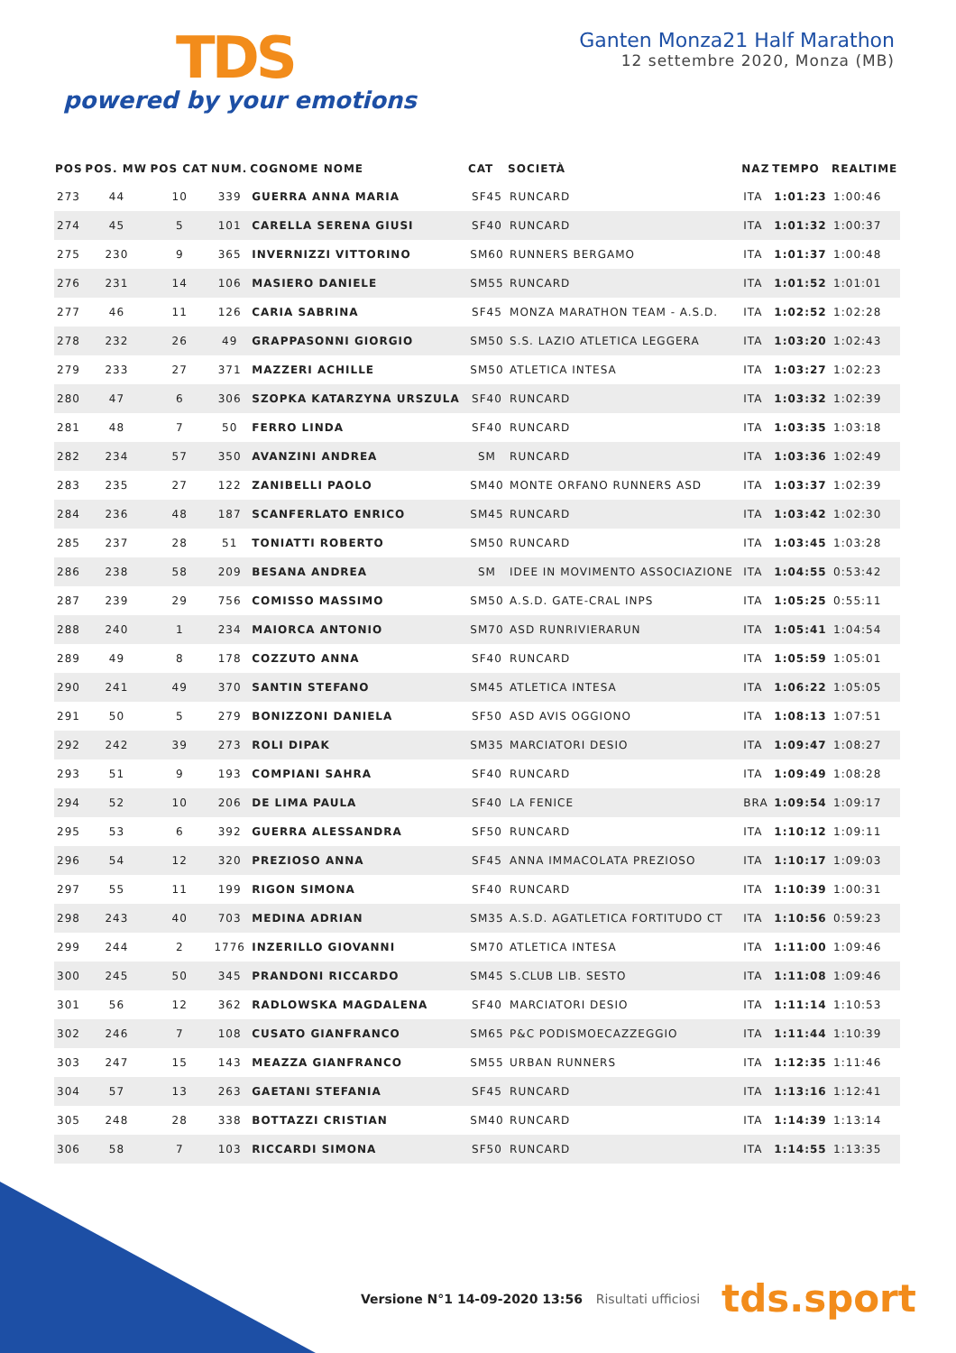TDS
powered by your emotions
Ganten Monza21 Half Marathon
12 settembre 2020, Monza (MB)
| POS | POS. MW | POS CAT | NUM. | COGNOME NOME | CAT | SOCIETÀ | NAZ | TEMPO | REALTIME |
| --- | --- | --- | --- | --- | --- | --- | --- | --- | --- |
| 273 | 44 | 10 | 339 | GUERRA ANNA MARIA | SF45 | RUNCARD | ITA | 1:01:23 | 1:00:46 |
| 274 | 45 | 5 | 101 | CARELLA SERENA GIUSI | SF40 | RUNCARD | ITA | 1:01:32 | 1:00:37 |
| 275 | 230 | 9 | 365 | INVERNIZZI VITTORINO | SM60 | RUNNERS BERGAMO | ITA | 1:01:37 | 1:00:48 |
| 276 | 231 | 14 | 106 | MASIERO DANIELE | SM55 | RUNCARD | ITA | 1:01:52 | 1:01:01 |
| 277 | 46 | 11 | 126 | CARIA SABRINA | SF45 | MONZA MARATHON TEAM - A.S.D. | ITA | 1:02:52 | 1:02:28 |
| 278 | 232 | 26 | 49 | GRAPPASONNI GIORGIO | SM50 | S.S. LAZIO ATLETICA LEGGERA | ITA | 1:03:20 | 1:02:43 |
| 279 | 233 | 27 | 371 | MAZZERI ACHILLE | SM50 | ATLETICA INTESA | ITA | 1:03:27 | 1:02:23 |
| 280 | 47 | 6 | 306 | SZOPKA KATARZYNA URSZULA | SF40 | RUNCARD | ITA | 1:03:32 | 1:02:39 |
| 281 | 48 | 7 | 50 | FERRO LINDA | SF40 | RUNCARD | ITA | 1:03:35 | 1:03:18 |
| 282 | 234 | 57 | 350 | AVANZINI ANDREA | SM | RUNCARD | ITA | 1:03:36 | 1:02:49 |
| 283 | 235 | 27 | 122 | ZANIBELLI PAOLO | SM40 | MONTE ORFANO RUNNERS ASD | ITA | 1:03:37 | 1:02:39 |
| 284 | 236 | 48 | 187 | SCANFERLATO ENRICO | SM45 | RUNCARD | ITA | 1:03:42 | 1:02:30 |
| 285 | 237 | 28 | 51 | TONIATTI ROBERTO | SM50 | RUNCARD | ITA | 1:03:45 | 1:03:28 |
| 286 | 238 | 58 | 209 | BESANA ANDREA | SM | IDEE IN MOVIMENTO ASSOCIAZIONE | ITA | 1:04:55 | 0:53:42 |
| 287 | 239 | 29 | 756 | COMISSO MASSIMO | SM50 | A.S.D. GATE-CRAL INPS | ITA | 1:05:25 | 0:55:11 |
| 288 | 240 | 1 | 234 | MAIORCA ANTONIO | SM70 | ASD RUNRIVIERARUN | ITA | 1:05:41 | 1:04:54 |
| 289 | 49 | 8 | 178 | COZZUTO ANNA | SF40 | RUNCARD | ITA | 1:05:59 | 1:05:01 |
| 290 | 241 | 49 | 370 | SANTIN STEFANO | SM45 | ATLETICA INTESA | ITA | 1:06:22 | 1:05:05 |
| 291 | 50 | 5 | 279 | BONIZZONI DANIELA | SF50 | ASD AVIS OGGIONO | ITA | 1:08:13 | 1:07:51 |
| 292 | 242 | 39 | 273 | ROLI DIPAK | SM35 | MARCIATORI DESIO | ITA | 1:09:47 | 1:08:27 |
| 293 | 51 | 9 | 193 | COMPIANI SAHRA | SF40 | RUNCARD | ITA | 1:09:49 | 1:08:28 |
| 294 | 52 | 10 | 206 | DE LIMA PAULA | SF40 | LA FENICE | BRA | 1:09:54 | 1:09:17 |
| 295 | 53 | 6 | 392 | GUERRA ALESSANDRA | SF50 | RUNCARD | ITA | 1:10:12 | 1:09:11 |
| 296 | 54 | 12 | 320 | PREZIOSO ANNA | SF45 | ANNA IMMACOLATA PREZIOSO | ITA | 1:10:17 | 1:09:03 |
| 297 | 55 | 11 | 199 | RIGON SIMONA | SF40 | RUNCARD | ITA | 1:10:39 | 1:00:31 |
| 298 | 243 | 40 | 703 | MEDINA ADRIAN | SM35 | A.S.D. AGATLETICA FORTITUDO CT | ITA | 1:10:56 | 0:59:23 |
| 299 | 244 | 2 | 1776 | INZERILLO GIOVANNI | SM70 | ATLETICA INTESA | ITA | 1:11:00 | 1:09:46 |
| 300 | 245 | 50 | 345 | PRANDONI RICCARDO | SM45 | S.CLUB LIB. SESTO | ITA | 1:11:08 | 1:09:46 |
| 301 | 56 | 12 | 362 | RADLOWSKA MAGDALENA | SF40 | MARCIATORI DESIO | ITA | 1:11:14 | 1:10:53 |
| 302 | 246 | 7 | 108 | CUSATO GIANFRANCO | SM65 | P&C PODISMOECAZZEGGIO | ITA | 1:11:44 | 1:10:39 |
| 303 | 247 | 15 | 143 | MEAZZA GIANFRANCO | SM55 | URBAN RUNNERS | ITA | 1:12:35 | 1:11:46 |
| 304 | 57 | 13 | 263 | GAETANI STEFANIA | SF45 | RUNCARD | ITA | 1:13:16 | 1:12:41 |
| 305 | 248 | 28 | 338 | BOTTAZZI CRISTIAN | SM40 | RUNCARD | ITA | 1:14:39 | 1:13:14 |
| 306 | 58 | 7 | 103 | RICCARDI SIMONA | SF50 | RUNCARD | ITA | 1:14:55 | 1:13:35 |
Versione N°1 14-09-2020 13:56 Risultati ufficiosi
tds.sport